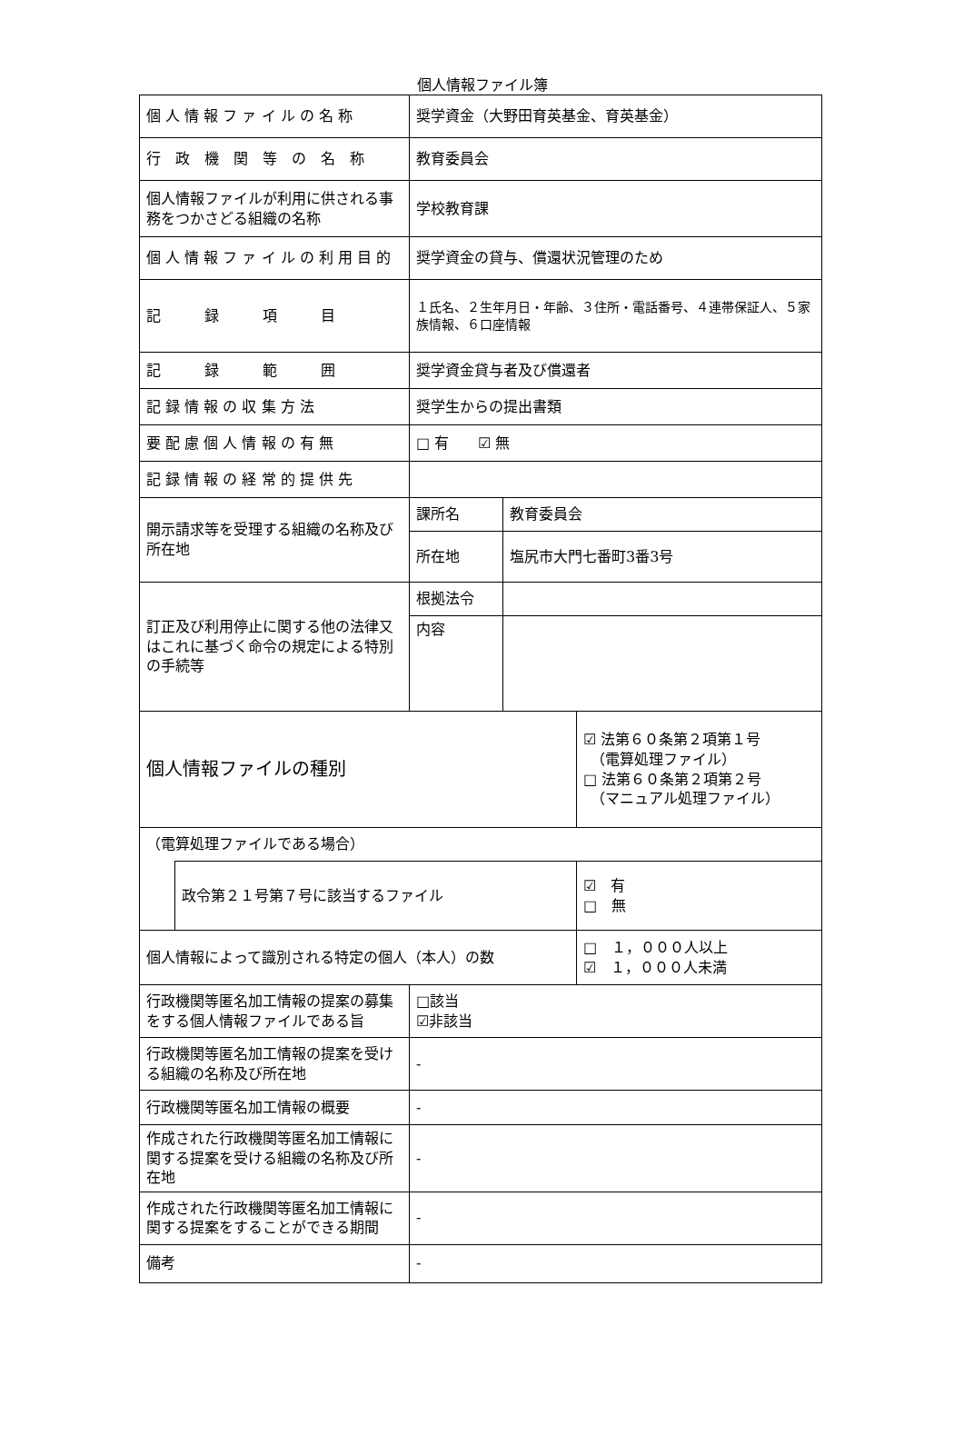個人情報ファイル簿
| 個 人 情 報 フ ァ イ ル の 名 称 | | 奨学資金（大野田育英基金、育英基金） | | |
| 行 政 機 関 等 の 名 称 | | 教育委員会 | | |
| 個人情報ファイルが利用に供される事務をつかさどる組織の名称 | | 学校教育課 | | |
| 個 人 情 報 フ ァ イ ル の 利 用 目 的 | | 奨学資金の貸与、償還状況管理のため | | |
| 記 録 項 目 | | １氏名、２生年月日・年齢、３住所・電話番号、４連帯保証人、５家族情報、６口座情報 | | |
| 記 録 範 囲 | | 奨学資金貸与者及び償還者 | | |
| 記 録 情 報 の 収 集 方 法 | | 奨学生からの提出書類 | | |
| 要 配 慮 個 人 情 報 の 有 無 | | □ 有 ☑ 無 | | |
| 記 録 情 報 の 経 常 的 提 供 先 | | | | |
| 開示請求等を受理する組織の名称及び所在地 | | 課所名 | 教育委員会 | |
| | | 所在地 | 塩尻市大門七番町3番3号 | |
| 訂正及び利用停止に関する他の法律又はこれに基づく命令の規定による特別の手続等 | | 根拠法令 | | |
| | | 内容 | | |
| 個人情報ファイルの種別 | | | | ☑ 法第６０条第２項第１号 （電算処理ファイル） □ 法第６０条第２項第２号 （マニュアル処理ファイル） |
| （電算処理ファイルである場合） | | | | |
| | 政令第２１号第７号に該当するファイル | | | ☑ 有 □ 無 |
| 個人情報によって識別される特定の個人（本人）の数 | | | | □ １，０００人以上 ☑ １，０００人未満 |
| 行政機関等匿名加工情報の提案の募集をする個人情報ファイルである旨 | | □該当 ☑非該当 | | |
| 行政機関等匿名加工情報の提案を受ける組織の名称及び所在地 | | - | | |
| 行政機関等匿名加工情報の概要 | | - | | |
| 作成された行政機関等匿名加工情報に関する提案を受ける組織の名称及び所在地 | | - | | |
| 作成された行政機関等匿名加工情報に関する提案をすることができる期間 | | - | | |
| 備考 | | - | | |